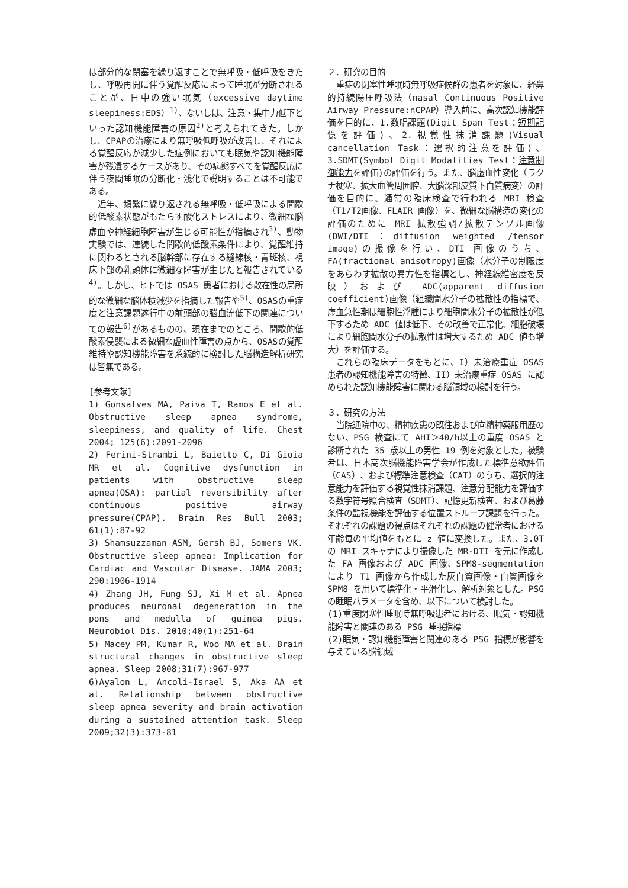は部分的な閉塞を繰り返すことで無呼吸・低呼吸をきたし、呼吸再開に伴う覚醒反応によって睡眠が分断されることが、日中の強い眠気（excessive daytime sleepiness:EDS）<sup>1)</sup>、ないしは、注意・集中力低下といった認知機能障害の原因<sup>2)</sup>と考えられてきた。しかし、CPAPの治療により無呼吸低呼吸が改善し、それによる覚醒反応が減少した症例においても眠気や認知機能障害が残遺するケースがあり、その病態すべてを覚醒反応に伴う夜間睡眠の分断化・浅化で説明することは不可能である。
近年、頻繁に繰り返される無呼吸・低呼吸による間歇的低酸素状態がもたらす酸化ストレスにより、微細な脳虚血や神経細胞障害が生じる可能性が指摘され<sup>3)</sup>、動物実験では、連続した間歇的低酸素条件により、覚醒維持に関わるとされる脳幹部に存在する縫線核・青斑核、視床下部の乳頭体に微細な障害が生じたと報告されている<sup>4)</sup>。しかし、ヒトでは OSAS 患者における散在性の局所的な微細な脳体積減少を指摘した報告や<sup>5)</sup>、OSASの重症度と注意課題遂行中の前頭部の脳血流低下の関連についての報告<sup>6)</sup>があるものの、現在までのところ、間歇的低酸素侵襲による微細な虚血性障害の点から、OSASの覚醒維持や認知機能障害を系統的に検討した脳構造解析研究は皆無である。
[参考文献]
1) Gonsalves MA, Paiva T, Ramos E et al. Obstructive sleep apnea syndrome, sleepiness, and quality of life. Chest 2004; 125(6):2091-2096
2) Ferini-Strambi L, Baietto C, Di Gioia MR et al. Cognitive dysfunction in patients with obstructive sleep apnea(OSA): partial reversibility after continuous positive airway pressure(CPAP). Brain Res Bull 2003; 61(1):87-92
3) Shamsuzzaman ASM, Gersh BJ, Somers VK. Obstructive sleep apnea: Implication for Cardiac and Vascular Disease. JAMA 2003; 290:1906-1914
4) Zhang JH, Fung SJ, Xi M et al. Apnea produces neuronal degeneration in the pons and medulla of guinea pigs. Neurobiol Dis. 2010;40(1):251-64
5) Macey PM, Kumar R, Woo MA et al. Brain structural changes in obstructive sleep apnea. Sleep 2008;31(7):967-977
6)Ayalon L, Ancoli-Israel S, Aka AA et al. Relationship between obstructive sleep apnea severity and brain activation during a sustained attention task. Sleep 2009;32(3):373-81
２．研究の目的
重症の閉塞性睡眠時無呼吸症候群の患者を対象に、経鼻的持続陽圧呼吸法（nasal Continuous Positive Airway Pressure:nCPAP）導入前に、高次認知機能評価を目的に、1.数唱課題(Digit Span Test：短期記憶を評価)、2.視覚性抹消課題(Visual cancellation Task：選択的注意を評価)、3.SDMT(Symbol Digit Modalities Test：注意制御能力を評価)の評価を行う。また、脳虚血性変化（ラクナ梗塞、拡大血管周囲腔、大脳深部皮質下白質病変）の評価を目的に、通常の臨床検査で行われる MRI 検査（T1/T2画像、FLAIR 画像）を、微細な脳構造の変化の評価のために MRI 拡散強調/拡散テンソル画像(DWI/DTI：diffusion weighted /tensor image)の撮像を行い、DTI 画像のうち、FA(fractional anisotropy)画像（水分子の制限度をあらわす拡散の異方性を指標とし、神経線維密度を反映）および ADC(apparent diffusion coefficient)画像（組織間水分子の拡散性の指標で、虚血急性期は細胞性浮腫により細胞間水分子の拡散性が低下するため ADC 値は低下、その改善で正常化、細胞破壊により細胞間水分子の拡散性は増大するため ADC 値も増大）を評価する。
これらの臨床データをもとに、I）未治療重症 OSAS 患者の認知機能障害の特徴、II）未治療重症 OSAS に認められた認知機能障害に関わる脳領域の検討を行う。
３．研究の方法
当院通院中の、精神疾患の既往および向精神薬服用歴のない、PSG 検査にて AHI＞40/h以上の重度 OSAS と診断された 35 歳以上の男性 19 例を対象とした。被験者は、日本高次脳機能障害学会が作成した標準意欲評価（CAS）、および標準注意検査（CAT）のうち、選択的注意能力を評価する視覚性抹消課題、注意分配能力を評価する数字符号照合検査（SDMT）、記憶更新検査、および葛藤条件の監視機能を評価する位置ストループ課題を行った。それぞれの課題の得点はそれぞれの課題の健常者における年齢毎の平均値をもとに z 値に変換した。また、3.0T の MRI スキャナにより撮像した MR-DTI を元に作成した FA 画像および ADC 画像、SPM8-segmentation により T1 画像から作成した灰白質画像・白質画像を SPM8 を用いて標準化・平滑化し、解析対象とした。PSG の睡眠パラメータを含め、以下について検討した。
(1)重度閉塞性睡眠時無呼吸患者における、眠気・認知機能障害と関連のある PSG 睡眠指標
(2)眠気・認知機能障害と関連のある PSG 指標が影響を与えている脳領域